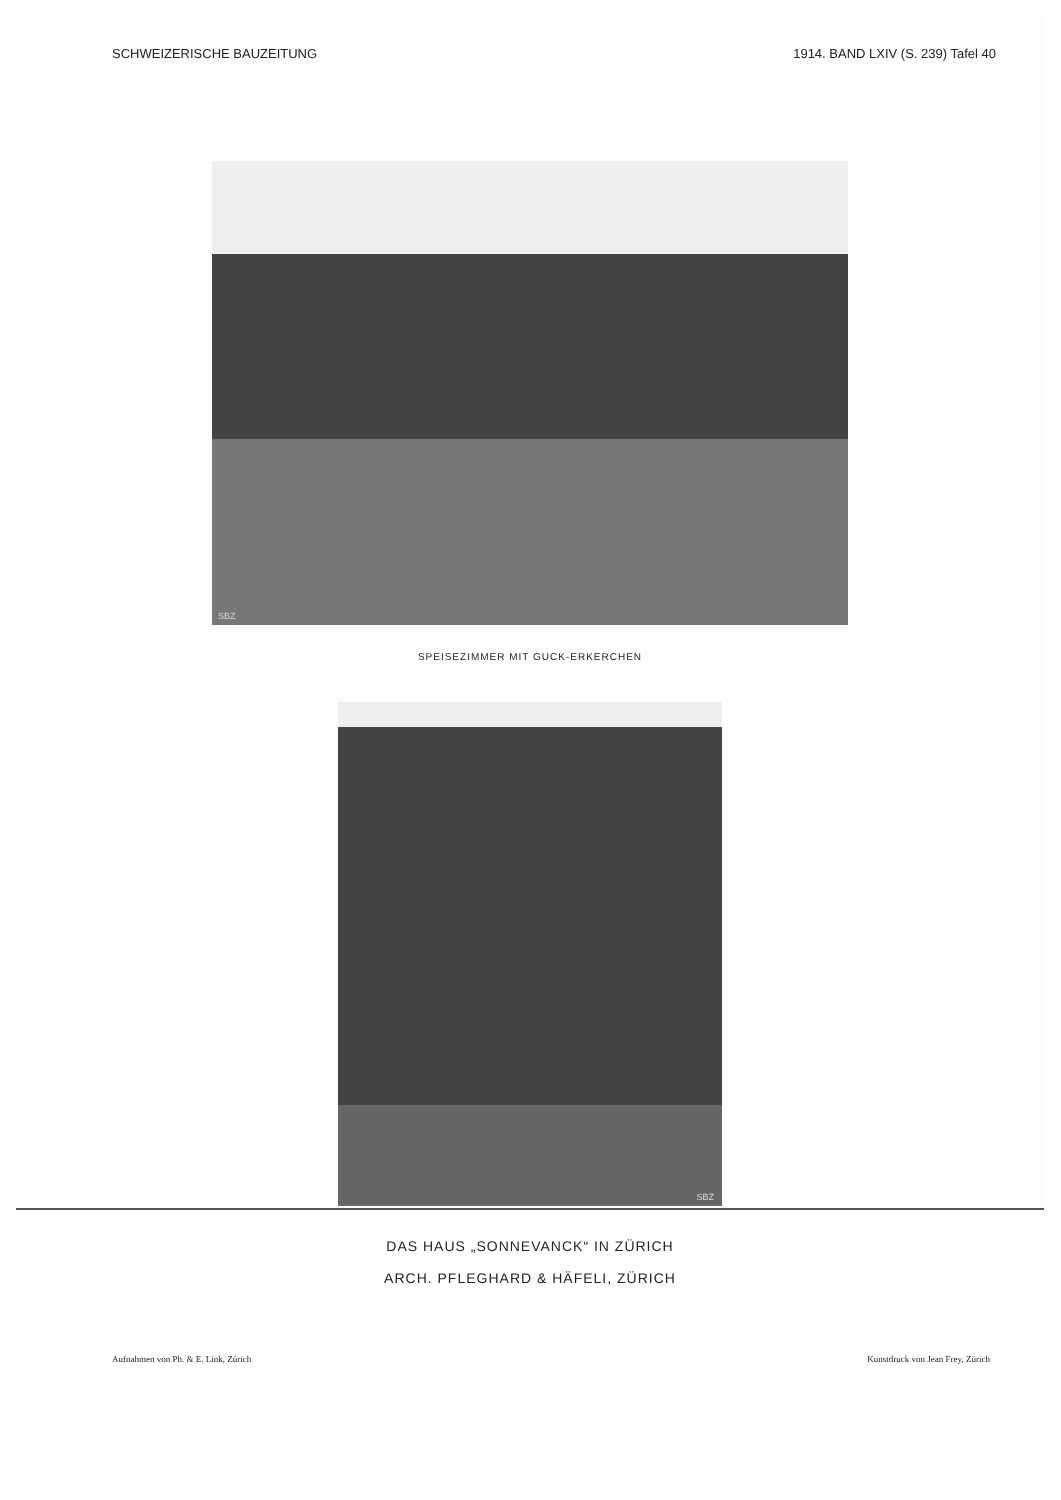SCHWEIZERISCHE BAUZEITUNG 1914. BAND LXIV (S. 239) Tafel 40
SBZ
SPEISEZIMMER MIT GUCK-ERKERCHEN
SBZ
DAS HAUS „SONNEVANCK“ IN ZÜRICH
ARCH. PFLEGHARD & HÄFELI, ZÜRICH
Aufnahmen von Ph. & E. Link, Zürich Kunstdruck von Jean Frey, Zürich